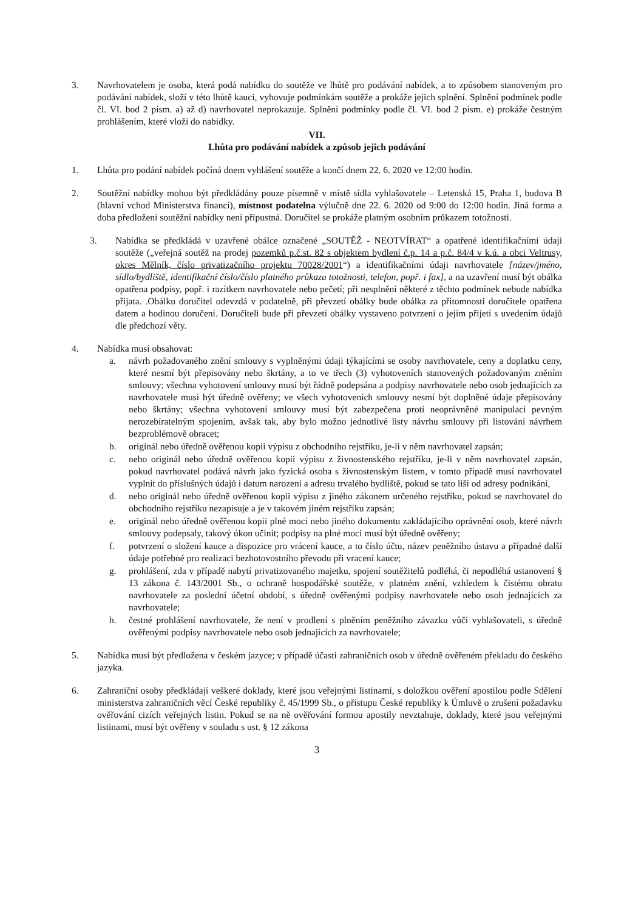3. Navrhovatelem je osoba, která podá nabídku do soutěže ve lhůtě pro podávání nabídek, a to způsobem stanoveným pro podávání nabídek, složí v této lhůtě kauci, vyhovuje podmínkám soutěže a prokáže jejich splnění. Splnění podmínek podle čl. VI. bod 2 písm. a) až d) navrhovatel neprokazuje. Splnění podmínky podle čl. VI. bod 2 písm. e) prokáže čestným prohlášením, které vloží do nabídky.
VII.
Lhůta pro podávání nabídek a způsob jejich podávání
1. Lhůta pro podání nabídek počíná dnem vyhlášení soutěže a končí dnem 22. 6. 2020 ve 12:00 hodin.
2. Soutěžní nabídky mohou být předkládány pouze písemně v místě sídla vyhlašovatele – Letenská 15, Praha 1, budova B (hlavní vchod Ministerstva financí), místnost podatelna výlučně dne 22. 6. 2020 od 9:00 do 12:00 hodin. Jiná forma a doba předložení soutěžní nabídky není přípustná. Doručitel se prokáže platným osobním průkazem totožnosti.
3. Nabídka se předkládá v uzavřené obálce označené „SOUTĚŽ - NEOTVÍRAT“ a opatřené identifikačními údaji soutěže („veřejná soutěž na prodej pozemků p.č.st. 82 s objektem bydlení č.p. 14 a p.č. 84/4 v k.ú. a obci Veltrusy, okres Mělník, číslo privatizačního projektu 70028/2001“) a identifikačními údaji navrhovatele [název/jméno, sídlo/bydliště, identifikační číslo/číslo platného průkazu totožnosti, telefon, popř. i fax], a na uzavření musí být obálka opatřena podpisy, popř. i razítkem navrhovatele nebo pečetí; při nesplnění některé z těchto podmínek nebude nabídka přijata. .Obálku doručitel odevzdá v podatelně, při převzetí obálky bude obálka za přítomnosti doručitele opatřena datem a hodinou doručení. Doručiteli bude při převzetí obálky vystaveno potvrzení o jejím přijetí s uvedením údajů dle předchozí věty.
4. Nabídka musí obsahovat:
a. návrh požadovaného znění smlouvy s vyplněnými údaji týkajícími se osoby navrhovatele, ceny a doplatku ceny, které nesmí být přepisovány nebo škrtány, a to ve třech (3) vyhotoveních stanovených požadovaným zněním smlouvy; všechna vyhotovení smlouvy musí být řádně podepsána a podpisy navrhovatele nebo osob jednajících za navrhovatele musí být úředně ověřeny; ve všech vyhotoveních smlouvy nesmí být doplněné údaje přepisovány nebo škrtány; všechna vyhotovení smlouvy musí být zabezpečena proti neoprávněné manipulaci pevným nerozebíratelným spojením, avšak tak, aby bylo možno jednotlivé listy návrhu smlouvy při listování návrhem bezproblémově obracet;
b. originál nebo úředně ověřenou kopii výpisu z obchodního rejstříku, je-li v něm navrhovatel zapsán;
c. nebo originál nebo úředně ověřenou kopii výpisu z živnostenského rejstříku, je-li v něm navrhovatel zapsán, pokud navrhovatel podává návrh jako fyzická osoba s živnostenským listem, v tomto případě musí navrhovatel vyplnit do příslušných údajů i datum narození a adresu trvalého bydliště, pokud se tato liší od adresy podnikání,
d. nebo originál nebo úředně ověřenou kopii výpisu z jiného zákonem určeného rejstříku, pokud se navrhovatel do obchodního rejstříku nezapisuje a je v takovém jiném rejstříku zapsán;
e. originál nebo úředně ověřenou kopii plné moci nebo jiného dokumentu zakládajícího oprávnění osob, které návrh smlouvy podepsaly, takový úkon učinit; podpisy na plné moci musí být úředně ověřeny;
f. potvrzení o složení kauce a dispozice pro vrácení kauce, a to číslo účtu, název peněžního ústavu a případné další údaje potřebné pro realizaci bezhotovostního převodu při vracení kauce;
g. prohlášení, zda v případě nabytí privatizovaného majetku, spojení soutěžitelů podléhá, či nepodléhá ustanovení § 13 zákona č. 143/2001 Sb., o ochraně hospodářské soutěže, v platném znění, vzhledem k čistému obratu navrhovatele za poslední účetní období, s úředně ověřenými podpisy navrhovatele nebo osob jednajících za navrhovatele;
h. čestné prohlášení navrhovatele, že není v prodlení s plněním peněžního závazku vůči vyhlašovateli, s úředně ověřenými podpisy navrhovatele nebo osob jednajících za navrhovatele;
5. Nabídka musí být předložena v českém jazyce; v případě účasti zahraničních osob v úředně ověřeném překladu do českého jazyka.
6. Zahraniční osoby předkládají veškeré doklady, které jsou veřejnými listinami, s doložkou ověření apostilou podle Sdělení ministerstva zahraničních věcí České republiky č. 45/1999 Sb., o přístupu České republiky k Úmluvě o zrušení požadavku ověřování cizích veřejných listin. Pokud se na ně ověřování formou apostily nevztahuje, doklady, které jsou veřejnými listinami, musí být ověřeny v souladu s ust. § 12 zákona
3